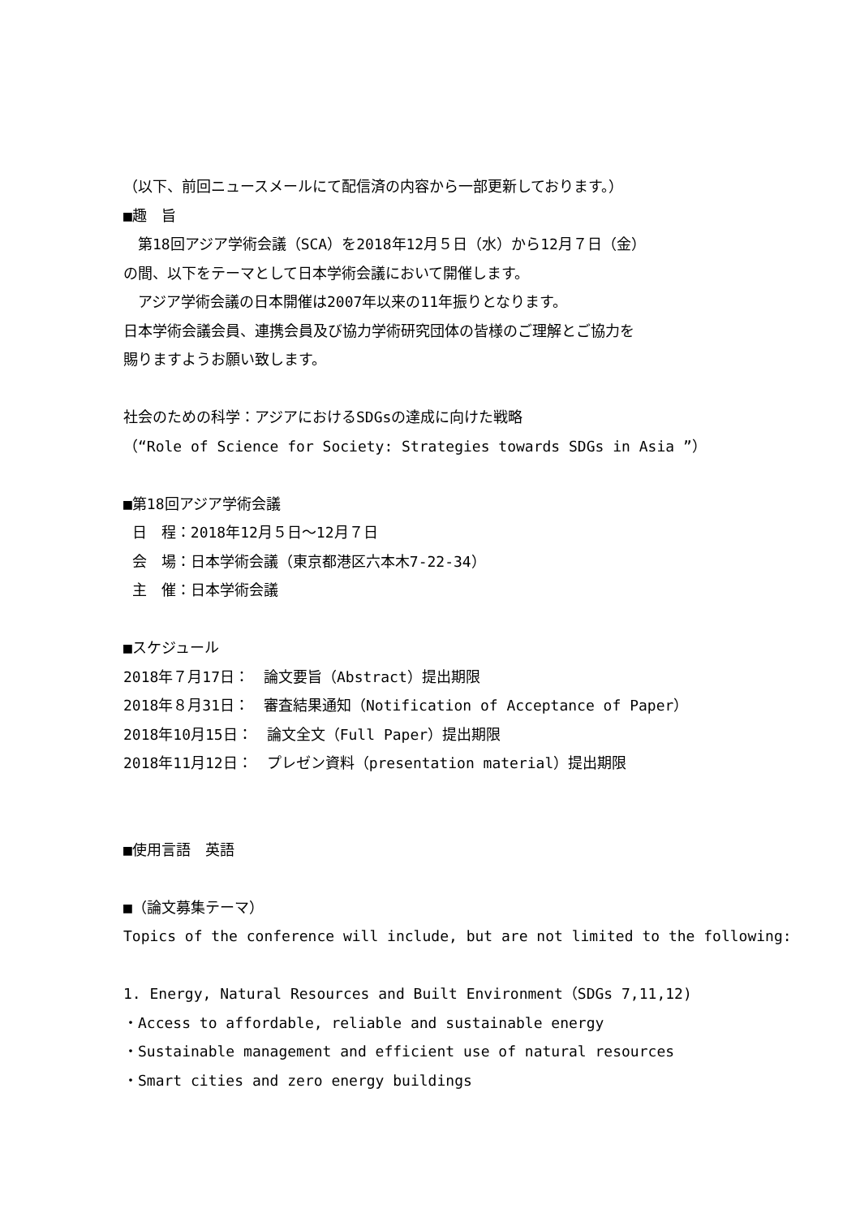（以下、前回ニュースメールにて配信済の内容から一部更新しております。）
■趣　旨
　第18回アジア学術会議（SCA）を2018年12月５日（水）から12月７日（金）
の間、以下をテーマとして日本学術会議において開催します。
　アジア学術会議の日本開催は2007年以来の11年振りとなります。
日本学術会議会員、連携会員及び協力学術研究団体の皆様のご理解とご協力を
賜りますようお願い致します。
社会のための科学：アジアにおけるSDGsの達成に向けた戦略
（“Role of Science for Society: Strategies towards SDGs in Asia ”）
■第18回アジア学術会議
日　程：2018年12月５日～12月７日
会　場：日本学術会議（東京都港区六本木7-22-34）
主　催：日本学術会議
■スケジュール
2018年７月17日：　論文要旨（Abstract）提出期限
2018年８月31日：　審査結果通知（Notification of Acceptance of Paper）
2018年10月15日：　論文全文（Full Paper）提出期限
2018年11月12日：　プレゼン資料（presentation material）提出期限
■使用言語　英語
■（論文募集テーマ）
Topics of the conference will include, but are not limited to the following:
1. Energy, Natural Resources and Built Environment（SDGs 7,11,12)
・Access to affordable, reliable and sustainable energy
・Sustainable management and efficient use of natural resources
・Smart cities and zero energy buildings